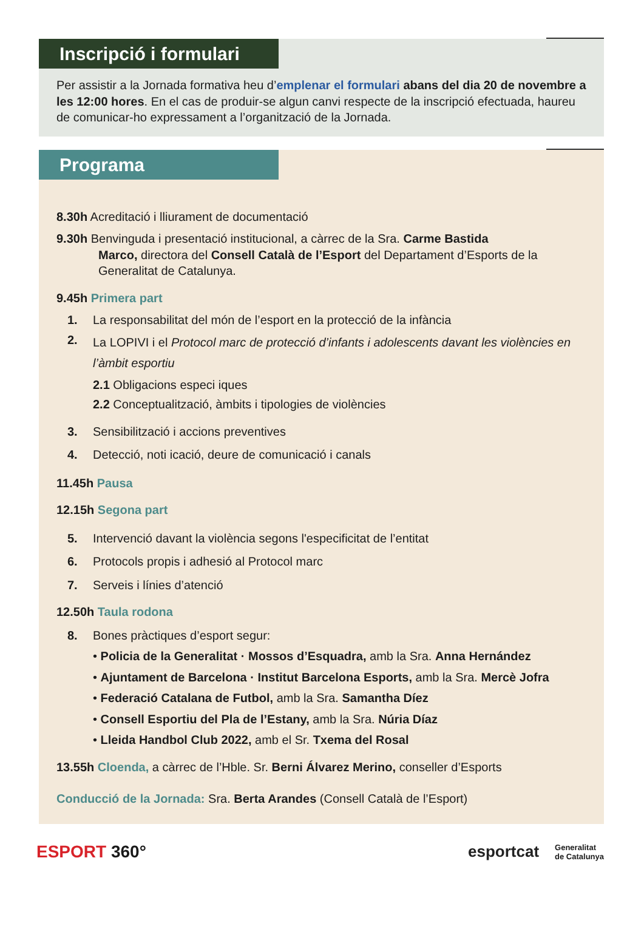Inscripció i formulari
Per assistir a la Jornada formativa heu d’emplenar el formulari abans del dia 20 de novembre a les 12:00 hores. En el cas de produir-se algun canvi respecte de la inscripció efectuada, haureu de comunicar-ho expressament a l’organització de la Jornada.
Programa
8.30h Acreditació i lliurament de documentació
9.30h Benvinguda i presentació institucional, a càrrec de la Sra. Carme Bastida
Marco, directora del Consell Català de l’Esport del Departament d’Esports de la Generalitat de Catalunya.
9.45h Primera part
1. La responsabilitat del món de l’esport en la protecció de la infància
2. La LOPIVI i el Protocol marc de protecció d’infants i adolescents davant les violències en l’àmbit esportiu
2.1 Obligacions especi iques
2.2 Conceptualització, àmbits i tipologies de violències
3. Sensibilització i accions preventives
4. Detecció, noti icació, deure de comunicació i canals
11.45h Pausa
12.15h Segona part
5. Intervenció davant la violència segons l'especificitat de l’entitat
6. Protocols propis i adhesió al Protocol marc
7. Serveis i línies d’atenció
12.50h Taula rodona
8. Bones pràctiques d’esport segur:
• Policia de la Generalitat · Mossos d’Esquadra, amb la Sra. Anna Hernández
• Ajuntament de Barcelona · Institut Barcelona Esports, amb la Sra. Mercè Jofra
• Federació Catalana de Futbol, amb la Sra. Samantha Díez
• Consell Esportiu del Pla de l’Estany, amb la Sra. Núria Díaz
• Lleida Handbol Club 2022, amb el Sr. Txema del Rosal
13.55h Cloenda, a càrrec de l’Hble. Sr. Berni Álvarez Merino, conseller d’Esports
Conducció de la Jornada: Sra. Berta Arandes (Consell Català de l’Esport)
ESPORT 360°
esportcat Generalitat
de Catalunya